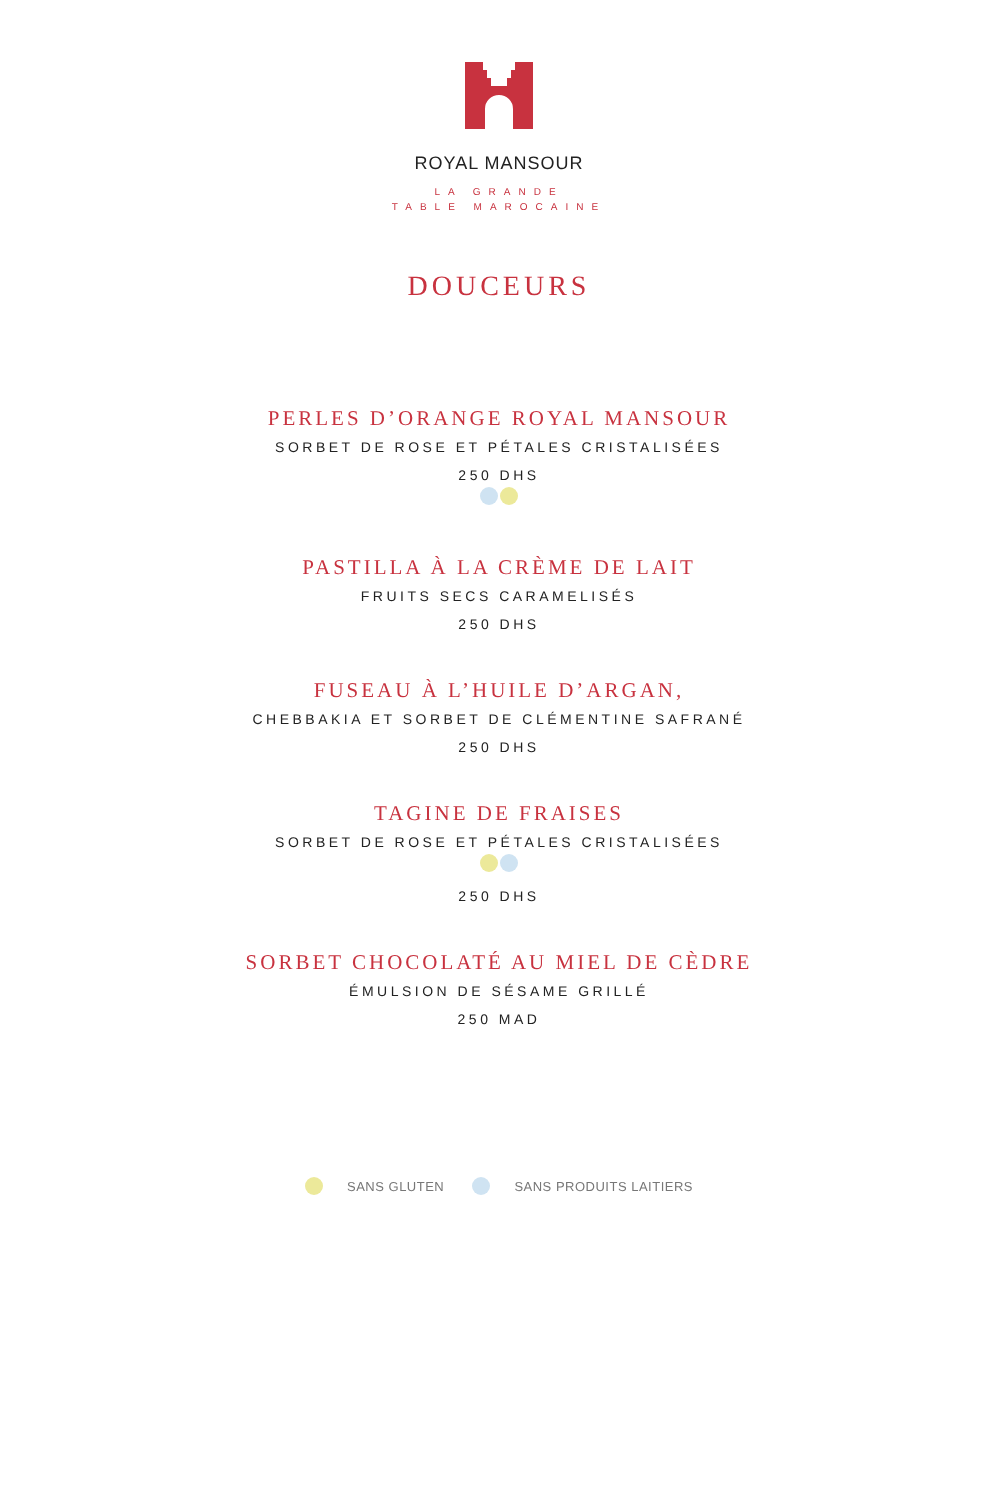ROYAL MANSOUR
LA GRANDE
TABLE MAROCAINE
DOUCEURS
PERLES D’ORANGE ROYAL MANSOUR
SORBET DE ROSE ET PÉTALES CRISTALISÉES
250 DHS
PASTILLA À LA CRÈME DE LAIT
FRUITS SECS CARAMELISÉS
250 DHS
FUSEAU À L’HUILE D’ARGAN,
CHEBBAKIA ET SORBET DE CLÉMENTINE SAFRANÉ
250 DHS
TAGINE DE FRAISES
SORBET DE ROSE ET PÉTALES CRISTALISÉES
250 DHS
SORBET CHOCOLATÉ AU MIEL DE CÈDRE
ÉMULSION DE SÉSAME GRILLÉ
250 MAD
SANS GLUTEN SANS PRODUITS LAITIERS